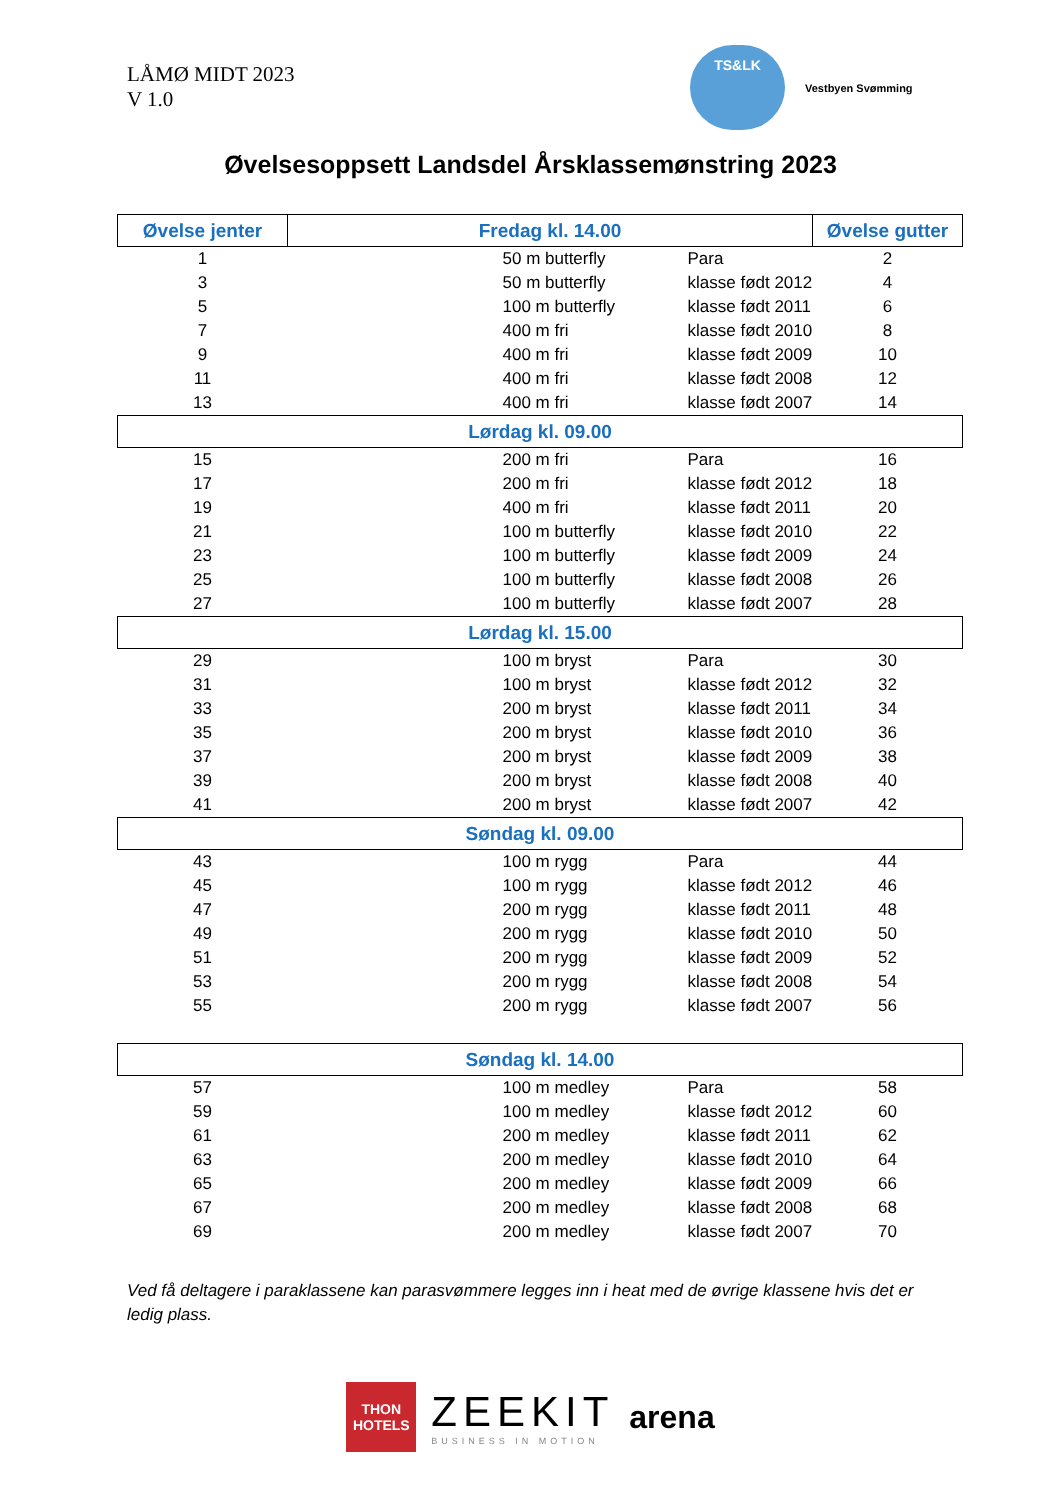LÅMØ MIDT 2023
V 1.0
TS&LK
Vestbyen Svømming
Øvelsesoppsett Landsdel Årsklassemønstring 2023
| Øvelse jenter | Fredag kl. 14.00 | | Øvelse gutter |
| --- | --- | --- | --- |
| 1 | 50 m butterfly | Para | 2 |
| 3 | 50 m butterfly | klasse født 2012 | 4 |
| 5 | 100 m butterfly | klasse født 2011 | 6 |
| 7 | 400 m fri | klasse født 2010 | 8 |
| 9 | 400 m fri | klasse født 2009 | 10 |
| 11 | 400 m fri | klasse født 2008 | 12 |
| 13 | 400 m fri | klasse født 2007 | 14 |
| Lørdag kl. 09.00 | | | |
| 15 | 200 m fri | Para | 16 |
| 17 | 200 m fri | klasse født 2012 | 18 |
| 19 | 400 m fri | klasse født 2011 | 20 |
| 21 | 100 m butterfly | klasse født 2010 | 22 |
| 23 | 100 m butterfly | klasse født 2009 | 24 |
| 25 | 100 m butterfly | klasse født 2008 | 26 |
| 27 | 100 m butterfly | klasse født 2007 | 28 |
| Lørdag kl. 15.00 | | | |
| 29 | 100 m bryst | Para | 30 |
| 31 | 100 m bryst | klasse født 2012 | 32 |
| 33 | 200 m bryst | klasse født 2011 | 34 |
| 35 | 200 m bryst | klasse født 2010 | 36 |
| 37 | 200 m bryst | klasse født 2009 | 38 |
| 39 | 200 m bryst | klasse født 2008 | 40 |
| 41 | 200 m bryst | klasse født 2007 | 42 |
| Søndag kl. 09.00 | | | |
| 43 | 100 m rygg | Para | 44 |
| 45 | 100 m rygg | klasse født 2012 | 46 |
| 47 | 200 m rygg | klasse født 2011 | 48 |
| 49 | 200 m rygg | klasse født 2010 | 50 |
| 51 | 200 m rygg | klasse født 2009 | 52 |
| 53 | 200 m rygg | klasse født 2008 | 54 |
| 55 | 200 m rygg | klasse født 2007 | 56 |
| Søndag kl. 14.00 | | | |
| 57 | 100 m medley | Para | 58 |
| 59 | 100 m medley | klasse født 2012 | 60 |
| 61 | 200 m medley | klasse født 2011 | 62 |
| 63 | 200 m medley | klasse født 2010 | 64 |
| 65 | 200 m medley | klasse født 2009 | 66 |
| 67 | 200 m medley | klasse født 2008 | 68 |
| 69 | 200 m medley | klasse født 2007 | 70 |
Ved få deltagere i paraklassene kan parasvømmere legges inn i heat med de øvrige klassene hvis det er ledig plass.
THON
HOTELS
ZEEKIT
BUSINESS IN MOTION
arena